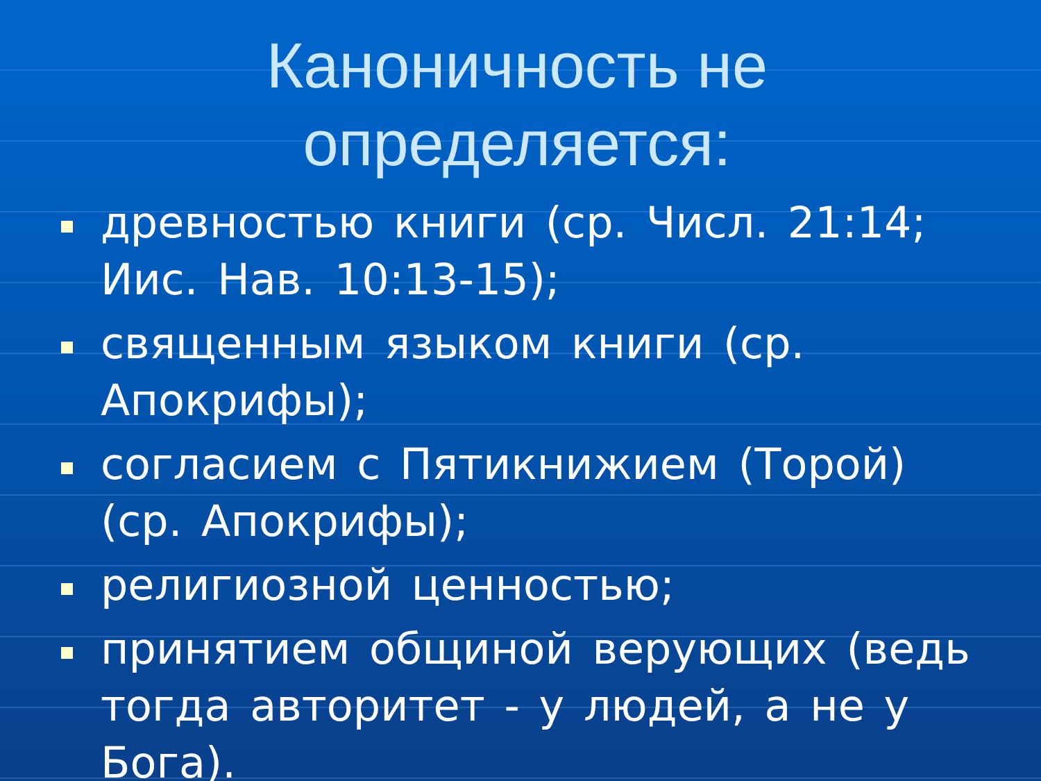Каноничность не определяется:
древностью книги (ср. Числ. 21:14; Иис. Нав. 10:13-15);
священным языком книги (ср. Апокрифы);
согласием с Пятикнижием (Торой) (ср. Апокрифы);
религиозной ценностью;
принятием общиной верующих (ведь тогда авторитет - у людей, а не у Бога).